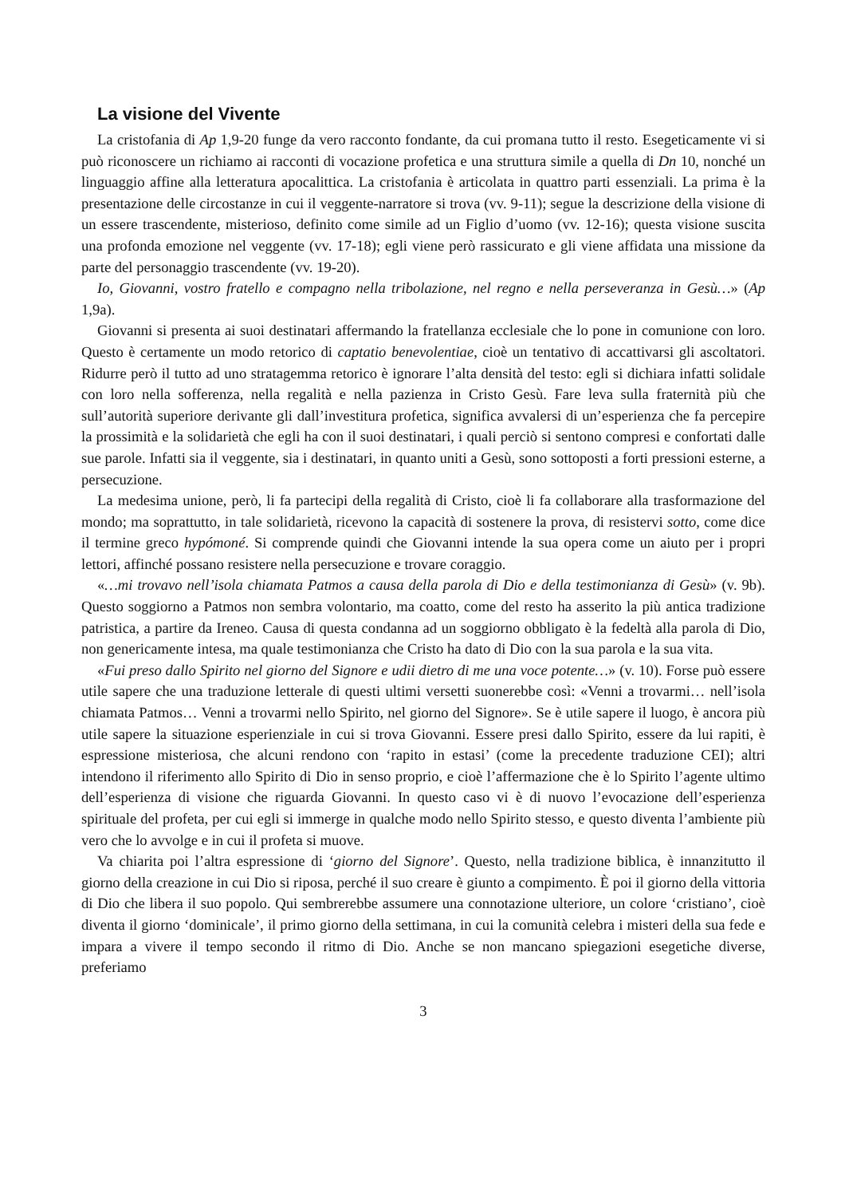La visione del Vivente
La cristofania di Ap 1,9-20 funge da vero racconto fondante, da cui promana tutto il resto. Esegeticamente vi si può riconoscere un richiamo ai racconti di vocazione profetica e una struttura simile a quella di Dn 10, nonché un linguaggio affine alla letteratura apocalittica. La cristofania è articolata in quattro parti essenziali. La prima è la presentazione delle circostanze in cui il veggente-narratore si trova (vv. 9-11); segue la descrizione della visione di un essere trascendente, misterioso, definito come simile ad un Figlio d’uomo (vv. 12-16); questa visione suscita una profonda emozione nel veggente (vv. 17-18); egli viene però rassicurato e gli viene affidata una missione da parte del personaggio trascendente (vv. 19-20).
Io, Giovanni, vostro fratello e compagno nella tribolazione, nel regno e nella perseveranza in Gesù…» (Ap 1,9a).
Giovanni si presenta ai suoi destinatari affermando la fratellanza ecclesiale che lo pone in comunione con loro. Questo è certamente un modo retorico di captatio benevolentiae, cioè un tentativo di accattivarsi gli ascoltatori. Ridurre però il tutto ad uno stratagemma retorico è ignorare l’alta densità del testo: egli si dichiara infatti solidale con loro nella sofferenza, nella regalità e nella pazienza in Cristo Gesù. Fare leva sulla fraternità più che sull’autorità superiore derivante gli dall’investitura profetica, significa avvalersi di un’esperienza che fa percepire la prossimità e la solidarietà che egli ha con il suoi destinatari, i quali perciò si sentono compresi e confortati dalle sue parole. Infatti sia il veggente, sia i destinatari, in quanto uniti a Gesù, sono sottoposti a forti pressioni esterne, a persecuzione.
La medesima unione, però, li fa partecipi della regalità di Cristo, cioè li fa collaborare alla trasformazione del mondo; ma soprattutto, in tale solidarietà, ricevono la capacità di sostenere la prova, di resistervi sotto, come dice il termine greco hypómoné. Si comprende quindi che Giovanni intende la sua opera come un aiuto per i propri lettori, affinché possano resistere nella persecuzione e trovare coraggio.
«…mi trovavo nell’isola chiamata Patmos a causa della parola di Dio e della testimonianza di Gesù» (v. 9b). Questo soggiorno a Patmos non sembra volontario, ma coatto, come del resto ha asserito la più antica tradizione patristica, a partire da Ireneo. Causa di questa condanna ad un soggiorno obbligato è la fedeltà alla parola di Dio, non genericamente intesa, ma quale testimonianza che Cristo ha dato di Dio con la sua parola e la sua vita.
«Fui preso dallo Spirito nel giorno del Signore e udii dietro di me una voce potente…» (v. 10). Forse può essere utile sapere che una traduzione letterale di questi ultimi versetti suonerebbe così: «Venni a trovarmi… nell’isola chiamata Patmos… Venni a trovarmi nello Spirito, nel giorno del Signore». Se è utile sapere il luogo, è ancora più utile sapere la situazione esperienziale in cui si trova Giovanni. Essere presi dallo Spirito, essere da lui rapiti, è espressione misteriosa, che alcuni rendono con ‘rapito in estasi’ (come la precedente traduzione CEI); altri intendono il riferimento allo Spirito di Dio in senso proprio, e cioè l’affermazione che è lo Spirito l’agente ultimo dell’esperienza di visione che riguarda Giovanni. In questo caso vi è di nuovo l’evocazione dell’esperienza spirituale del profeta, per cui egli si immerge in qualche modo nello Spirito stesso, e questo diventa l’ambiente più vero che lo avvolge e in cui il profeta si muove.
Va chiarita poi l’altra espressione di ‘giorno del Signore’. Questo, nella tradizione biblica, è innanzitutto il giorno della creazione in cui Dio si riposa, perché il suo creare è giunto a compimento. È poi il giorno della vittoria di Dio che libera il suo popolo. Qui sembrerebbe assumere una connotazione ulteriore, un colore ‘cristiano’, cioè diventa il giorno ‘dominicale’, il primo giorno della settimana, in cui la comunità celebra i misteri della sua fede e impara a vivere il tempo secondo il ritmo di Dio. Anche se non mancano spiegazioni esegetiche diverse, preferiamo
3